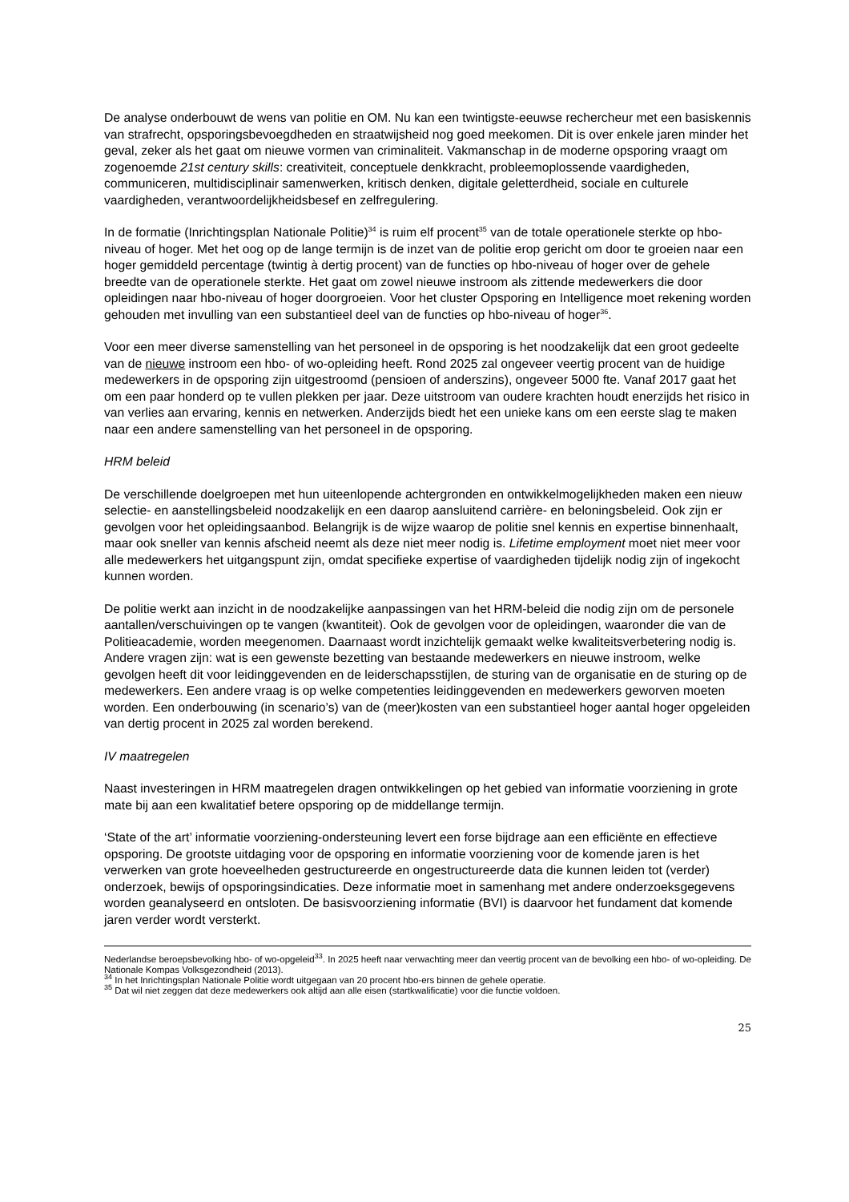De analyse onderbouwt de wens van politie en OM. Nu kan een twintigste-eeuwse rechercheur met een basiskennis van strafrecht, opsporingsbevoegdheden en straatwijsheid nog goed meekomen. Dit is over enkele jaren minder het geval, zeker als het gaat om nieuwe vormen van criminaliteit. Vakmanschap in de moderne opsporing vraagt om zogenoemde 21st century skills: creativiteit, conceptuele denkkracht, probleemoplossende vaardigheden, communiceren, multidisciplinair samenwerken, kritisch denken, digitale geletterdheid, sociale en culturele vaardigheden, verantwoordelijkheidsbesef en zelfregulering.
In de formatie (Inrichtingsplan Nationale Politie)<sup>34</sup> is ruim elf procent<sup>35</sup> van de totale operationele sterkte op hbo-niveau of hoger. Met het oog op de lange termijn is de inzet van de politie erop gericht om door te groeien naar een hoger gemiddeld percentage (twintig à dertig procent) van de functies op hbo-niveau of hoger over de gehele breedte van de operationele sterkte. Het gaat om zowel nieuwe instroom als zittende medewerkers die door opleidingen naar hbo-niveau of hoger doorgroeien. Voor het cluster Opsporing en Intelligence moet rekening worden gehouden met invulling van een substantieel deel van de functies op hbo-niveau of hoger<sup>36</sup>.
Voor een meer diverse samenstelling van het personeel in de opsporing is het noodzakelijk dat een groot gedeelte van de nieuwe instroom een hbo- of wo-opleiding heeft. Rond 2025 zal ongeveer veertig procent van de huidige medewerkers in de opsporing zijn uitgestroomd (pensioen of anderszins), ongeveer 5000 fte. Vanaf 2017 gaat het om een paar honderd op te vullen plekken per jaar. Deze uitstroom van oudere krachten houdt enerzijds het risico in van verlies aan ervaring, kennis en netwerken. Anderzijds biedt het een unieke kans om een eerste slag te maken naar een andere samenstelling van het personeel in de opsporing.
HRM beleid
De verschillende doelgroepen met hun uiteenlopende achtergronden en ontwikkelmogelijkheden maken een nieuw selectie- en aanstellingsbeleid noodzakelijk en een daarop aansluitend carrière- en beloningsbeleid. Ook zijn er gevolgen voor het opleidingsaanbod. Belangrijk is de wijze waarop de politie snel kennis en expertise binnenhaalt, maar ook sneller van kennis afscheid neemt als deze niet meer nodig is. Lifetime employment moet niet meer voor alle medewerkers het uitgangspunt zijn, omdat specifieke expertise of vaardigheden tijdelijk nodig zijn of ingekocht kunnen worden.
De politie werkt aan inzicht in de noodzakelijke aanpassingen van het HRM-beleid die nodig zijn om de personele aantallen/verschuivingen op te vangen (kwantiteit). Ook de gevolgen voor de opleidingen, waaronder die van de Politieacademie, worden meegenomen. Daarnaast wordt inzichtelijk gemaakt welke kwaliteitsverbetering nodig is. Andere vragen zijn: wat is een gewenste bezetting van bestaande medewerkers en nieuwe instroom, welke gevolgen heeft dit voor leidinggevenden en de leiderschapsstijlen, de sturing van de organisatie en de sturing op de medewerkers. Een andere vraag is op welke competenties leidinggevenden en medewerkers geworven moeten worden. Een onderbouwing (in scenario’s) van de (meer)kosten van een substantieel hoger aantal hoger opgeleiden van dertig procent in 2025 zal worden berekend.
IV maatregelen
Naast investeringen in HRM maatregelen dragen ontwikkelingen op het gebied van informatie voorziening in grote mate bij aan een kwalitatief betere opsporing op de middellange termijn.
‘State of the art’ informatie voorziening-ondersteuning levert een forse bijdrage aan een efficiënte en effectieve opsporing. De grootste uitdaging voor de opsporing en informatie voorziening voor de komende jaren is het verwerken van grote hoeveelheden gestructureerde en ongestructureerde data die kunnen leiden tot (verder) onderzoek, bewijs of opsporingsindicaties. Deze informatie moet in samenhang met andere onderzoeksgegevens worden geanalyseerd en ontsloten. De basisvoorziening informatie (BVI) is daarvoor het fundament dat komende jaren verder wordt versterkt.
Nederlandse beroepsbevolking hbo- of wo-opgeleid<sup>33</sup>. In 2025 heeft naar verwachting meer dan veertig procent van de bevolking een hbo- of wo-opleiding. De Nationale Kompas Volksgezondheid (2013).
<sup>34</sup> In het Inrichtingsplan Nationale Politie wordt uitgegaan van 20 procent hbo-ers binnen de gehele operatie.
<sup>35</sup> Dat wil niet zeggen dat deze medewerkers ook altijd aan alle eisen (startkwalificatie) voor die functie voldoen.
25